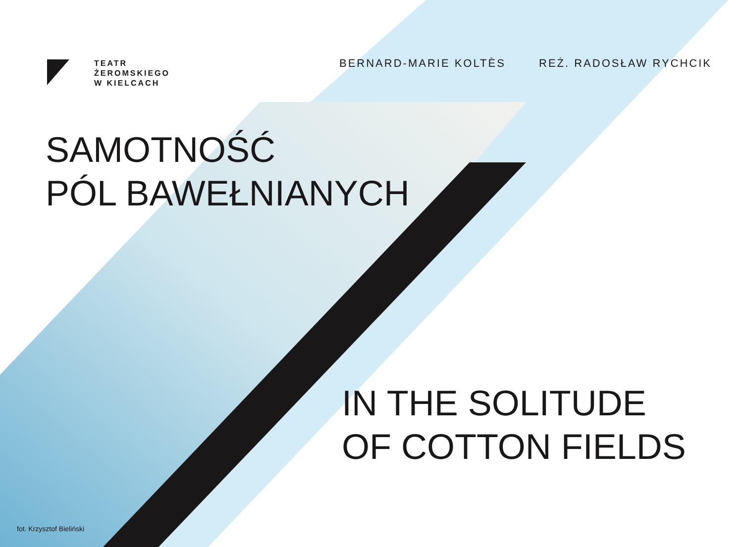TEATR
ŻEROMSKIEGO
W KIELCACH
BERNARD-MARIE KOLTÈS REŻ. RADOSŁAW RYCHCIK
SAMOTNOŚĆ
PÓL BAWEŁNIANYCH
IN THE SOLITUDE
OF COTTON FIELDS
fot. Krzysztof Bieliński